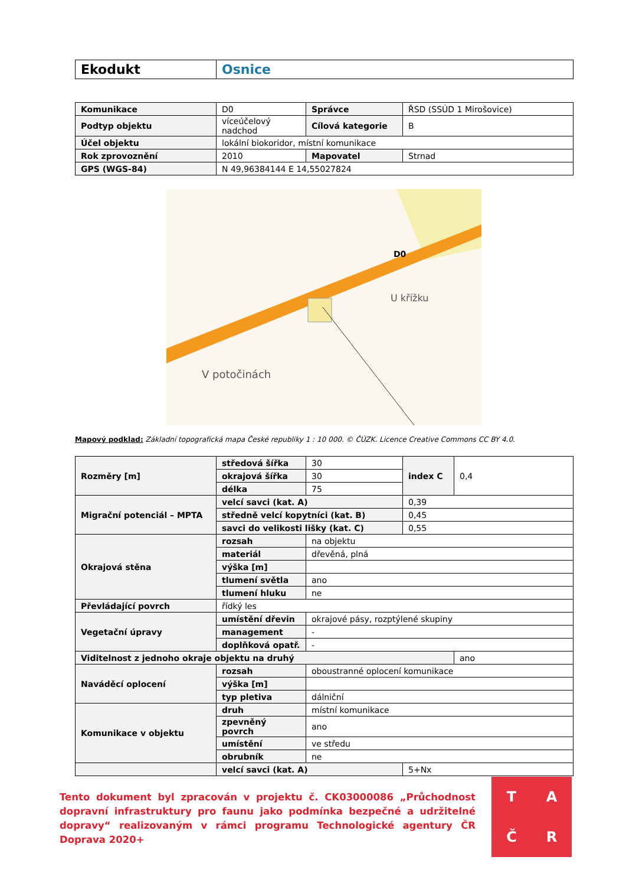| Ekodukt | Osnice |
| Komunikace | D0 | Správce | ŘSD (SSÚD 1 Mirošovice) | |
| Podtyp objektu | víceúčelový nadchod | Cílová kategorie | | B |
| Účel objektu | lokální biokoridor, místní komunikace | | | |
| Rok zprovoznění | 2010 | Mapovatel | Strnad | |
| GPS (WGS-84) | N 49,96384144 E 14,55027824 | | | |
V potočinách
U křížku
D0
Mapový podklad: Základní topografická mapa České republiky 1 : 10 000. © ČÚZK. Licence Creative Commons CC BY 4.0.
| Rozměry [m] | středová šířka | 30 | index C | 0,4 |
| | okrajová šířka | 30 | | |
| | délka | 75 | | |
| Migrační potenciál – MPTA | velcí savci (kat. A) | | 0,39 | |
| | středně velcí kopytníci (kat. B) | | 0,45 | |
| | savci do velikosti lišky (kat. C) | | 0,55 | |
| Okrajová stěna | rozsah | na objektu | | |
| | materiál | dřevěná, plná | | |
| | výška [m] | | | |
| | tlumení světla | ano | | |
| | tlumení hluku | ne | | |
| Převládající povrch | řídký les | | | |
| Vegetační úpravy | umístění dřevin | okrajové pásy, rozptýlené skupiny | | |
| | management | - | | |
| | doplňková opatř. | - | | |
| Viditelnost z jednoho okraje objektu na druhý | | | | ano |
| Naváděcí oplocení | rozsah | oboustranné oplocení komunikace | | |
| | výška [m] | | | |
| | typ pletiva | dálniční | | |
| Komunikace v objektu | druh | místní komunikace | | |
| | zpevněný povrch | ano | | |
| | umístění | ve středu | | |
| | obrubník | ne | | |
| | velcí savci (kat. A) | | 5+Nx | |
Tento dokument byl zpracován v projektu č. CK03000086 „Průchodnost dopravní infrastruktury pro faunu jako podmínka bezpečné a udržitelné dopravy“ realizovaným v rámci programu Technologické agentury ČR Doprava 2020+
TAČR